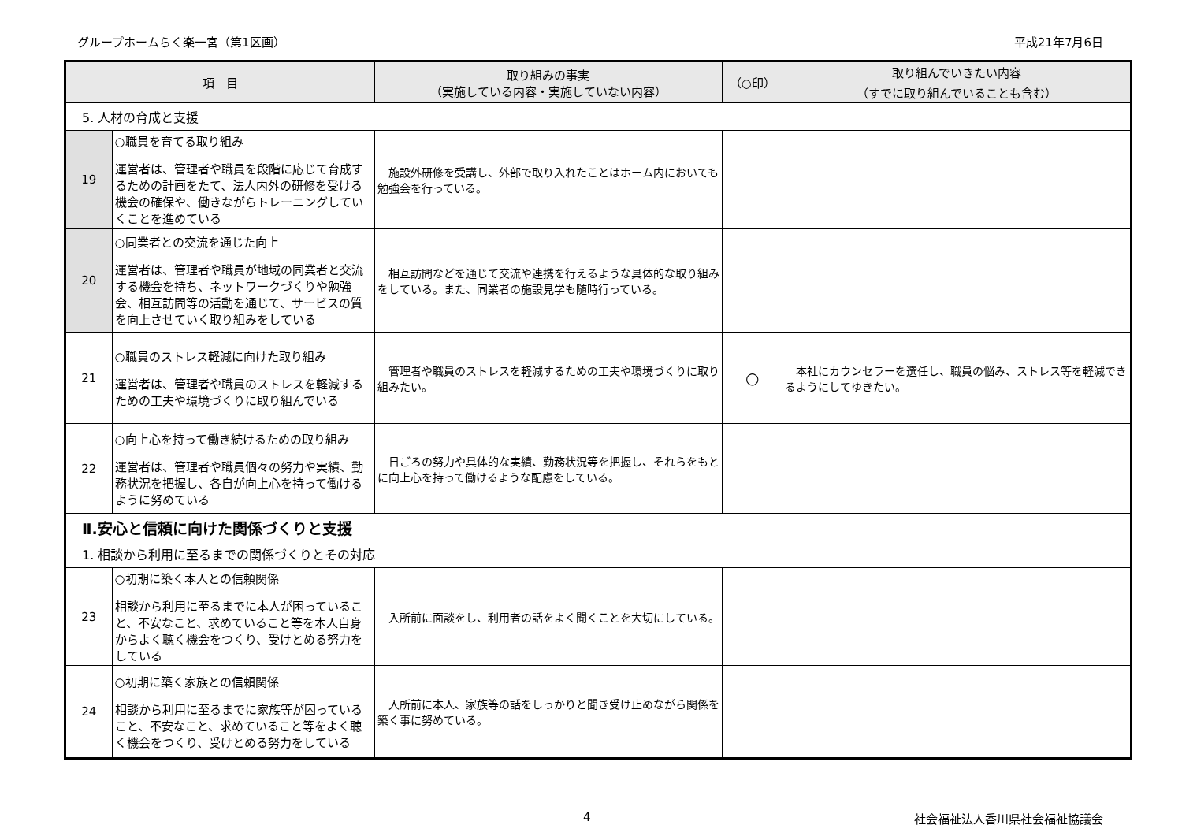グループホームらく楽一宮（第1区画） 平成21年7月6日
| 項 目 | | 取り組みの事実 （実施している内容・実施していない内容） | （○印） | 取り組んでいきたい内容 （すでに取り組んでいることも含む） |
| --- | --- | --- | --- | --- |
| 5. 人材の育成と支援 | | | | |
| 19 | ○職員を育てる取り組み 運営者は、管理者や職員を段階に応じて育成するための計画をたて、法人内外の研修を受ける機会の確保や、働きながらトレーニングしていくことを進めている | 施設外研修を受講し、外部で取り入れたことはホーム内においても勉強会を行っている。 | | |
| 20 | ○同業者との交流を通じた向上 運営者は、管理者や職員が地域の同業者と交流する機会を持ち、ネットワークづくりや勉強会、相互訪問等の活動を通じて、サービスの質を向上させていく取り組みをしている | 相互訪問などを通じて交流や連携を行えるような具体的な取り組みをしている。また、同業者の施設見学も随時行っている。 | | |
| 21 | ○職員のストレス軽減に向けた取り組み 運営者は、管理者や職員のストレスを軽減するための工夫や環境づくりに取り組んでいる | 管理者や職員のストレスを軽減するための工夫や環境づくりに取り組みたい。 | ○ | 本社にカウンセラーを選任し、職員の悩み、ストレス等を軽減できるようにしてゆきたい。 |
| 22 | ○向上心を持って働き続けるための取り組み 運営者は、管理者や職員個々の努力や実績、勤務状況を把握し、各自が向上心を持って働けるように努めている | 日ごろの努力や具体的な実績、勤務状況等を把握し、それらをもとに向上心を持って働けるような配慮をしている。 | | |
| Ⅱ.安心と信頼に向けた関係づくりと支援 | | | | |
| 1. 相談から利用に至るまでの関係づくりとその対応 | | | | |
| 23 | ○初期に築く本人との信頼関係 相談から利用に至るまでに本人が困っていること、不安なこと、求めていること等を本人自身からよく聴く機会をつくり、受けとめる努力をしている | 入所前に面談をし、利用者の話をよく聞くことを大切にしている。 | | |
| 24 | ○初期に築く家族との信頼関係 相談から利用に至るまでに家族等が困っていること、不安なこと、求めていること等をよく聴く機会をつくり、受けとめる努力をしている | 入所前に本人、家族等の話をしっかりと聞き受け止めながら関係を築く事に努めている。 | | |
4 社会福祉法人香川県社会福祉協議会